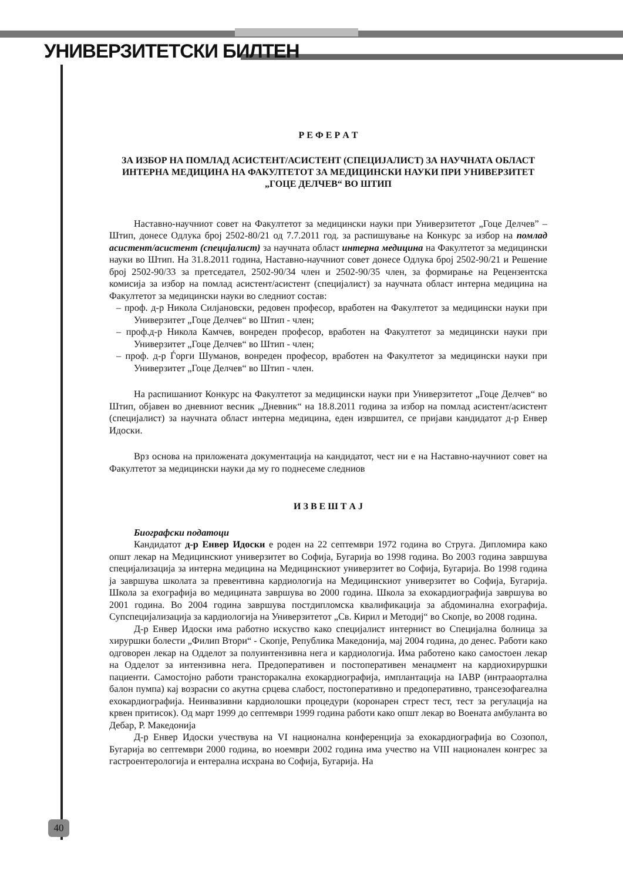УНИВЕРЗИТЕТСКИ БИЛТЕН
Р Е Ф Е Р А Т
ЗА ИЗБОР НА ПОМЛАД АСИСТЕНТ/АСИСТЕНТ (СПЕЦИЈАЛИСТ) ЗА НАУЧНАТА ОБЛАСТ ИНТЕРНА МЕДИЦИНА НА ФАКУЛТЕТОТ ЗА МЕДИЦИНСКИ НАУКИ ПРИ УНИВЕРЗИТЕТ „ГОЦЕ ДЕЛЧЕВ“ ВО ШТИП
Наставно-научниот совет на Факултетот за медицински науки при Универзитетот „Гоце Делчев” – Штип, донесе Одлука број 2502-80/21 од 7.7.2011 год. за распишување на Конкурс за избор на помлад асистент/асистент (специјалист) за научната област интерна медицина на Факултетот за медицински науки во Штип. На 31.8.2011 година, Наставно-научниот совет донесе Одлука број 2502-90/21 и Решение број 2502-90/33 за претседател, 2502-90/34 член и 2502-90/35 член, за формирање на Рецензентска комисија за избор на помлад асистент/асистент (специјалист) за научната област интерна медицина на Факултетот за медицински науки во следниот состав:
– проф. д-р Никола Силјановски, редовен професор, вработен на Факултетот за медицински науки при Универзитет „Гоце Делчев“ во Штип - член;
– проф.д-р Никола Камчев, вонреден професор, вработен на Факултетот за медицински науки при Универзитет „Гоце Делчев“ во Штип - член;
– проф. д-р Ѓорги Шуманов, вонреден професор, вработен на Факултетот за медицински науки при Универзитет „Гоце Делчев“ во Штип - член.
На распишаниот Конкурс на Факултетот за медицински науки при Универзитетот „Гоце Делчев“ во Штип, објавен во дневниот весник „Дневник“ на 18.8.2011 година за избор на помлад асистент/асистент (специјалист) за научната област интерна медицина, еден извршител, се пријави кандидатот д-р Енвер Идоски.
Врз основа на приложената документација на кандидатот, чест ни е на Наставно-научниот совет на Факултетот за медицински науки да му го поднесеме следниов
И З В Е Ш Т А Ј
Биографски податоци
Кандидатот д-р Енвер Идоски е роден на 22 септември 1972 година во Струга. Дипломира како општ лекар на Медицинскиот универзитет во Софија, Бугарија во 1998 година. Во 2003 година завршува специјализација за интерна медицина на Медицинскиот универзитет во Софија, Бугарија. Во 1998 година ја завршува школата за превентивна кардиологија на Медицинскиот универзитет во Софија, Бугарија. Школа за ехографија во медицината завршува во 2000 година. Школа за ехокардиографија завршува во 2001 година. Во 2004 година завршува постдипломска квалификација за абдоминална ехографија. Супспецијализација за кардиологија на Универзитетот „Св. Кирил и Методиј“ во Скопје, во 2008 година.
Д-р Енвер Идоски има работно искуство како специјалист интернист во Специјална болница за хируршки болести „Филип Втори“ - Скопје, Република Македонија, мај 2004 година, до денес. Работи како одговорен лекар на Одделот за полуинтензивна нега и кардиологија. Има работено како самостоен лекар на Одделот за интензивна нега. Предоперативен и постоперативен менаџмент на кардиохируршки пациенти. Самостојно работи трансторакална ехокардиографија, имплантација на IABP (интрааортална балон пумпа) кај возрасни со акутна срцева слабост, постоперативно и предоперативно, трансезофагеална ехокардиографија. Неинвазивни кардиолошки процедури (коронарен стрест тест, тест за регулација на крвен притисок). Од март 1999 до септември 1999 година работи како општ лекар во Воената амбуланта во Дебар, Р. Македонија
Д-р Енвер Идоски учествува на VI национална конференција за ехокардиографија во Созопол, Бугарија во септември 2000 година, во ноември 2002 година има учество на VIII национален конгрес за гастроентерологија и ентерална исхрана во Софија, Бугарија. На
40